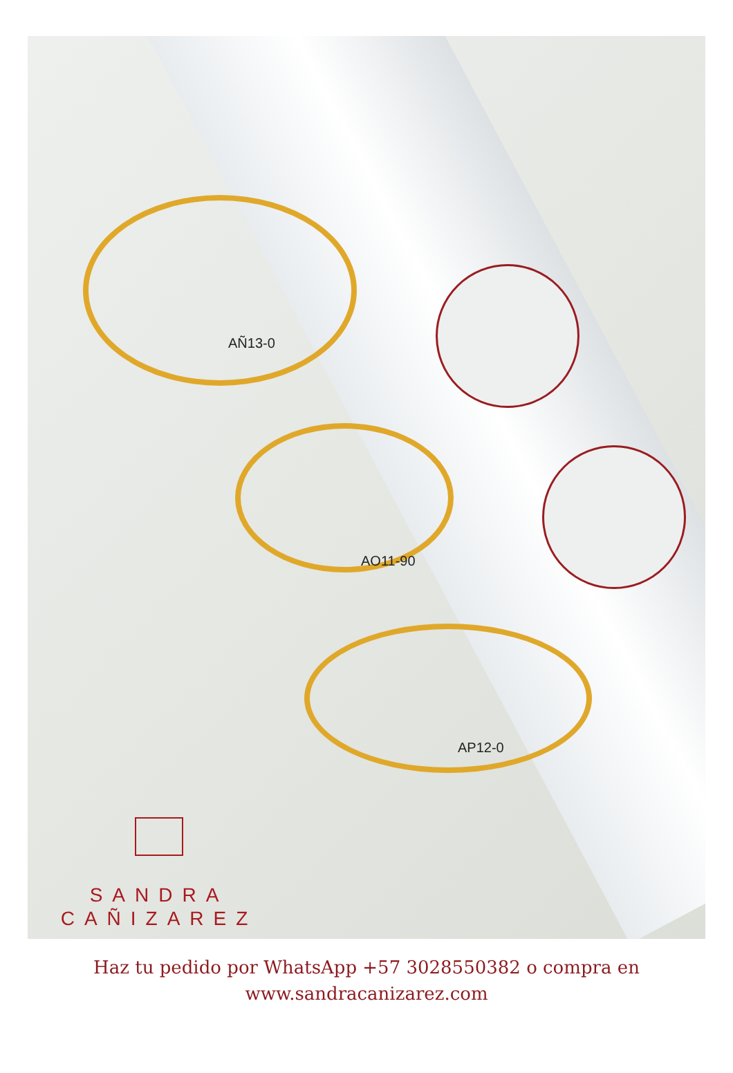AÑ13-0
AO11-90
AP12-0
SANDRA
CAÑIZAREZ
Haz tu pedido por WhatsApp +57 3028550382 o compra en
www.sandracanizarez.com